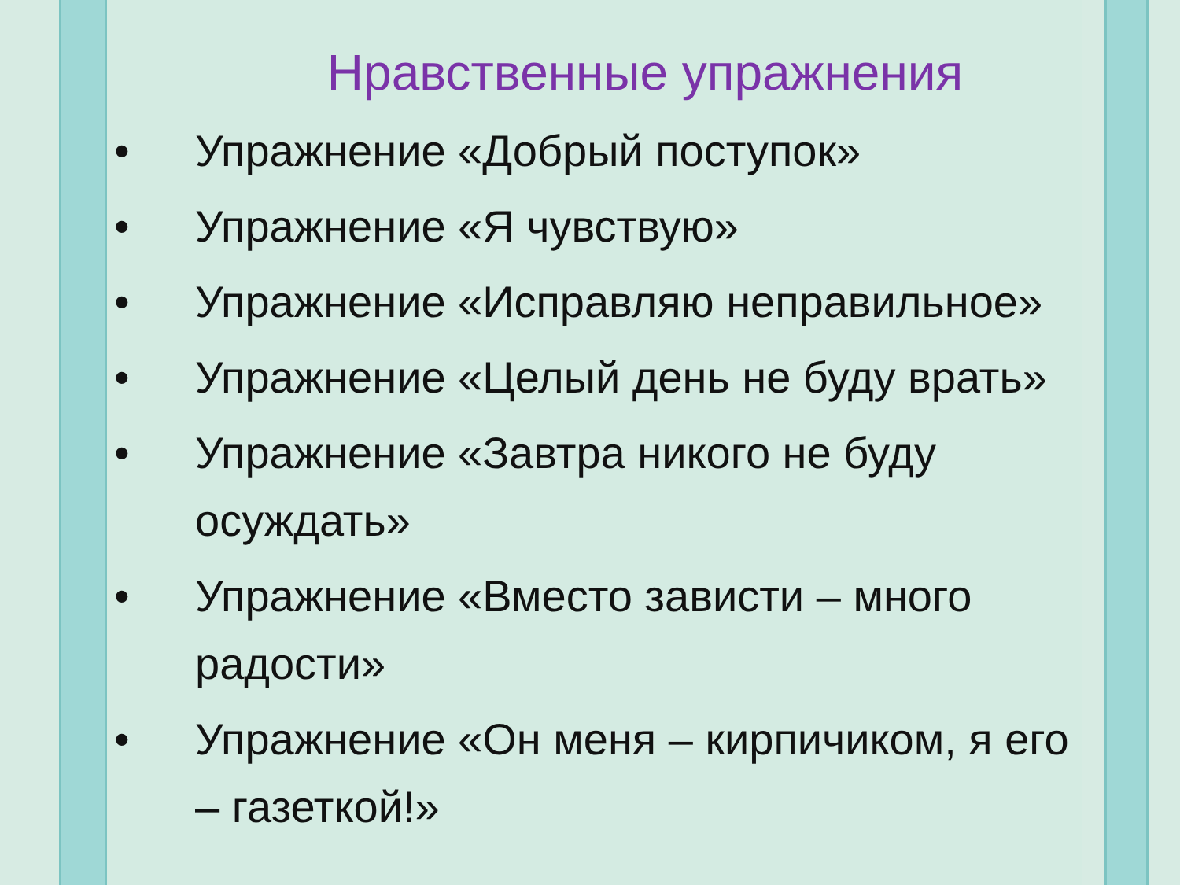Нравственные упражнения
• Упражнение «Добрый поступок»
• Упражнение «Я чувствую»
• Упражнение «Исправляю неправильное»
• Упражнение «Целый день не буду врать»
• Упражнение «Завтра никого не буду осуждать»
• Упражнение «Вместо зависти – много радости»
• Упражнение «Он меня – кирпичиком, я его – газеткой!»